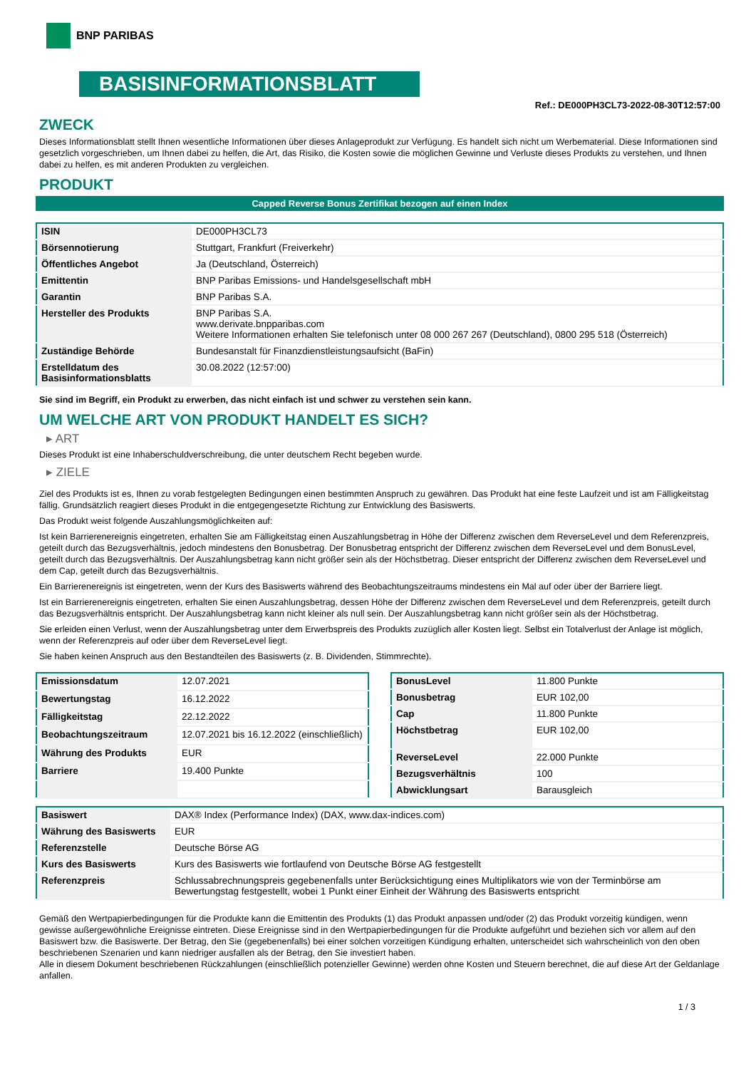BNP PARIBAS
BASISINFORMATIONSBLATT
Ref.: DE000PH3CL73-2022-08-30T12:57:00
ZWECK
Dieses Informationsblatt stellt Ihnen wesentliche Informationen über dieses Anlageprodukt zur Verfügung. Es handelt sich nicht um Werbematerial. Diese Informationen sind gesetzlich vorgeschrieben, um Ihnen dabei zu helfen, die Art, das Risiko, die Kosten sowie die möglichen Gewinne und Verluste dieses Produkts zu verstehen, und Ihnen dabei zu helfen, es mit anderen Produkten zu vergleichen.
PRODUKT
Capped Reverse Bonus Zertifikat bezogen auf einen Index
| ISIN | DE000PH3CL73 |
| Börsennotierung | Stuttgart, Frankfurt (Freiverkehr) |
| Öffentliches Angebot | Ja (Deutschland, Österreich) |
| Emittentin | BNP Paribas Emissions- und Handelsgesellschaft mbH |
| Garantin | BNP Paribas S.A. |
| Hersteller des Produkts | BNP Paribas S.A. www.derivate.bnpparibas.com Weitere Informationen erhalten Sie telefonisch unter 08 000 267 267 (Deutschland), 0800 295 518 (Österreich) |
| Zuständige Behörde | Bundesanstalt für Finanzdienstleistungsaufsicht (BaFin) |
| Erstelldatum des Basisinformationsblatts | 30.08.2022 (12:57:00) |
Sie sind im Begriff, ein Produkt zu erwerben, das nicht einfach ist und schwer zu verstehen sein kann.
UM WELCHE ART VON PRODUKT HANDELT ES SICH?
▸ ART
Dieses Produkt ist eine Inhaberschuldverschreibung, die unter deutschem Recht begeben wurde.
▸ ZIELE
Ziel des Produkts ist es, Ihnen zu vorab festgelegten Bedingungen einen bestimmten Anspruch zu gewähren. Das Produkt hat eine feste Laufzeit und ist am Fälligkeitstag fällig. Grundsätzlich reagiert dieses Produkt in die entgegengesetzte Richtung zur Entwicklung des Basiswerts.
Das Produkt weist folgende Auszahlungsmöglichkeiten auf:
Ist kein Barrierenereignis eingetreten, erhalten Sie am Fälligkeitstag einen Auszahlungsbetrag in Höhe der Differenz zwischen dem ReverseLevel und dem Referenzpreis, geteilt durch das Bezugsverhältnis, jedoch mindestens den Bonusbetrag. Der Bonusbetrag entspricht der Differenz zwischen dem ReverseLevel und dem BonusLevel, geteilt durch das Bezugsverhältnis. Der Auszahlungsbetrag kann nicht größer sein als der Höchstbetrag. Dieser entspricht der Differenz zwischen dem ReverseLevel und dem Cap, geteilt durch das Bezugsverhältnis.
Ein Barrierenereignis ist eingetreten, wenn der Kurs des Basiswerts während des Beobachtungszeitraums mindestens ein Mal auf oder über der Barriere liegt.
Ist ein Barrierenereignis eingetreten, erhalten Sie einen Auszahlungsbetrag, dessen Höhe der Differenz zwischen dem ReverseLevel und dem Referenzpreis, geteilt durch das Bezugsverhältnis entspricht. Der Auszahlungsbetrag kann nicht kleiner als null sein. Der Auszahlungsbetrag kann nicht größer sein als der Höchstbetrag.
Sie erleiden einen Verlust, wenn der Auszahlungsbetrag unter dem Erwerbspreis des Produkts zuzüglich aller Kosten liegt. Selbst ein Totalverlust der Anlage ist möglich, wenn der Referenzpreis auf oder über dem ReverseLevel liegt.
Sie haben keinen Anspruch aus den Bestandteilen des Basiswerts (z. B. Dividenden, Stimmrechte).
| Emissionsdatum | 12.07.2021 |
| Bewertungstag | 16.12.2022 |
| Fälligkeitstag | 22.12.2022 |
| Beobachtungszeitraum | 12.07.2021 bis 16.12.2022 (einschließlich) |
| Währung des Produkts | EUR |
| Barriere | 19.400 Punkte |
| BonusLevel | 11.800 Punkte |
| Bonusbetrag | EUR 102,00 |
| Cap | 11.800 Punkte |
| Höchstbetrag | EUR 102,00 |
| ReverseLevel | 22.000 Punkte |
| Bezugsverhältnis | 100 |
| Abwicklungsart | Barausgleich |
| Basiswert | DAX® Index (Performance Index) (DAX, www.dax-indices.com) |
| Währung des Basiswerts | EUR |
| Referenzstelle | Deutsche Börse AG |
| Kurs des Basiswerts | Kurs des Basiswerts wie fortlaufend von Deutsche Börse AG festgestellt |
| Referenzpreis | Schlussabrechnungspreis gegebenenfalls unter Berücksichtigung eines Multiplikators wie von der Terminbörse am Bewertungstag festgestellt, wobei 1 Punkt einer Einheit der Währung des Basiswerts entspricht |
Gemäß den Wertpapierbedingungen für die Produkte kann die Emittentin des Produkts (1) das Produkt anpassen und/oder (2) das Produkt vorzeitig kündigen, wenn gewisse außergewöhnliche Ereignisse eintreten. Diese Ereignisse sind in den Wertpapierbedingungen für die Produkte aufgeführt und beziehen sich vor allem auf den Basiswert bzw. die Basiswerte. Der Betrag, den Sie (gegebenenfalls) bei einer solchen vorzeitigen Kündigung erhalten, unterscheidet sich wahrscheinlich von den oben beschriebenen Szenarien und kann niedriger ausfallen als der Betrag, den Sie investiert haben.
Alle in diesem Dokument beschriebenen Rückzahlungen (einschließlich potenzieller Gewinne) werden ohne Kosten und Steuern berechnet, die auf diese Art der Geldanlage anfallen.
1 / 3